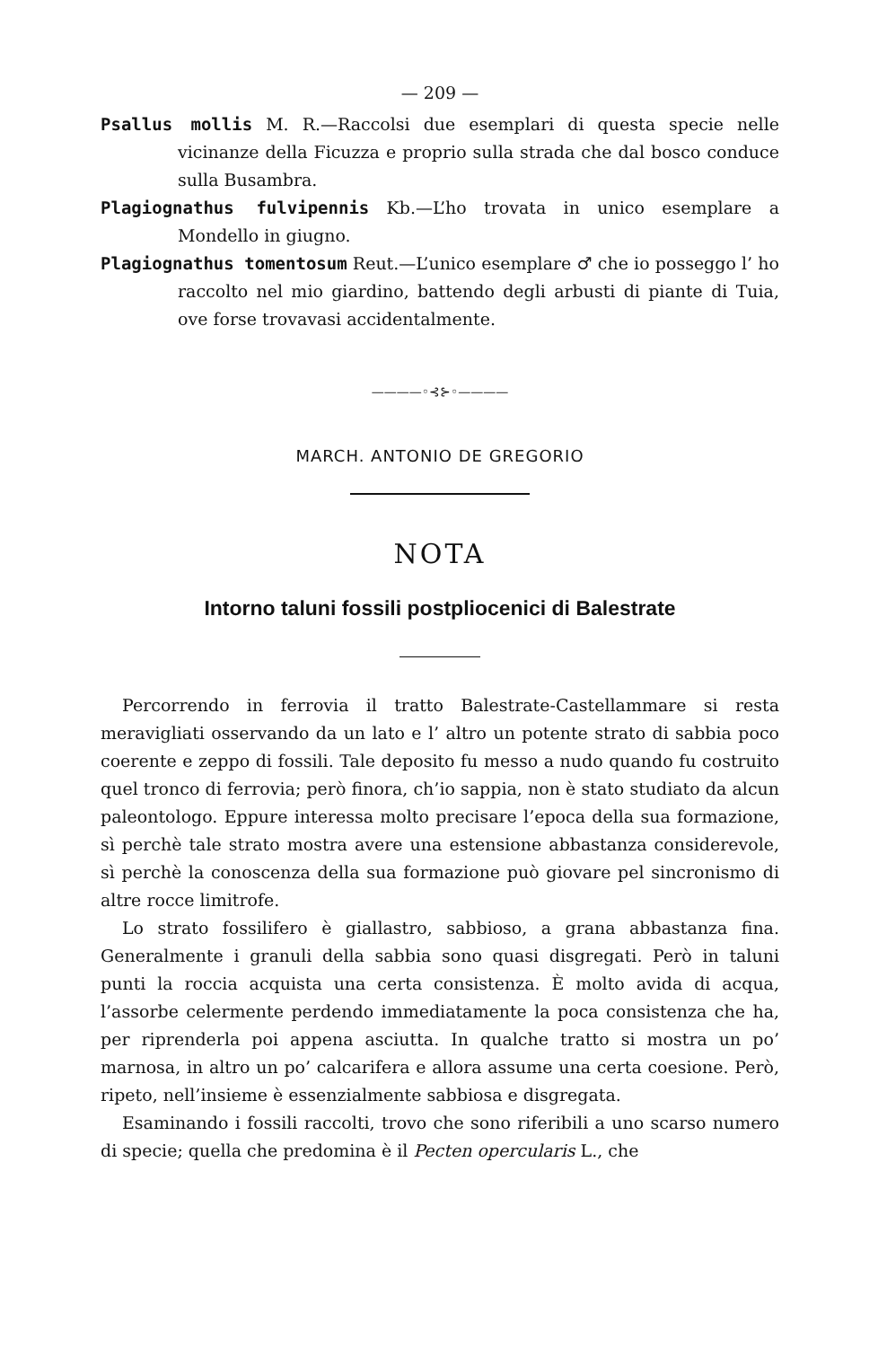— 209 —
Psallus mollis M. R.—Raccolsi due esemplari di questa specie nelle vicinanze della Ficuzza e proprio sulla strada che dal bosco conduce sulla Busambra.
Plagiognathus fulvipennis Kb.—L’ho trovata in unico esemplare a Mondello in giugno.
Plagiognathus tomentosum Reut.—L’unico esemplare ♂ che io posseggo l’ ho raccolto nel mio giardino, battendo degli arbusti di piante di Tuia, ove forse trovavasi accidentalmente.
————◦⊰⊱◦————
MARCH. ANTONIO DE GREGORIO
NOTA
Intorno taluni fossili postpliocenici di Balestrate
Percorrendo in ferrovia il tratto Balestrate-Castellammare si resta meravigliati osservando da un lato e l’ altro un potente strato di sabbia poco coerente e zeppo di fossili. Tale deposito fu messo a nudo quando fu costruito quel tronco di ferrovia; però finora, ch’io sappia, non è stato studiato da alcun paleontologo. Eppure interessa molto precisare l’epoca della sua formazione, sì perchè tale strato mostra avere una estensione abbastanza considerevole, sì perchè la conoscenza della sua formazione può giovare pel sincronismo di altre rocce limitrofe.
Lo strato fossilifero è giallastro, sabbioso, a grana abbastanza fina. Generalmente i granuli della sabbia sono quasi disgregati. Però in taluni punti la roccia acquista una certa consistenza. È molto avida di acqua, l’assorbe celermente perdendo immediatamente la poca consistenza che ha, per riprenderla poi appena asciutta. In qualche tratto si mostra un po’ marnosa, in altro un po’ calcarifera e allora assume una certa coesione. Però, ripeto, nell’insieme è essenzialmente sabbiosa e disgregata.
Esaminando i fossili raccolti, trovo che sono riferibili a uno scarso numero di specie; quella che predomina è il Pecten opercularis L., che